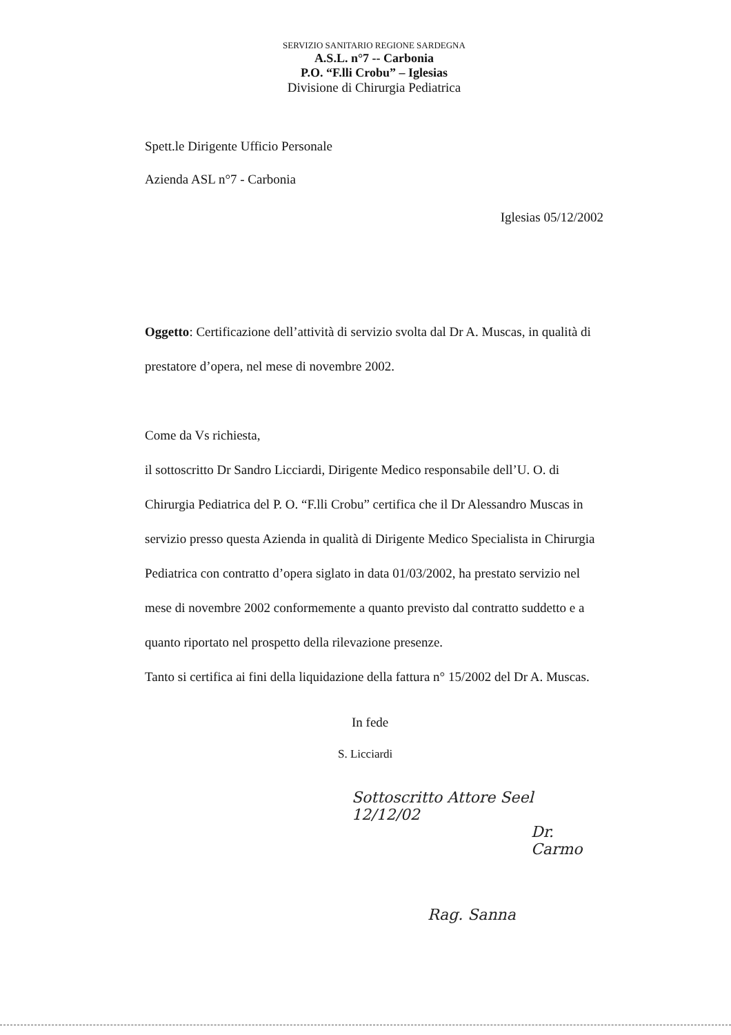SERVIZIO SANITARIO REGIONE SARDEGNA
A.S.L. n°7 -- Carbonia
P.O. “F.lli Crobu” – Iglesias
Divisione di Chirurgia Pediatrica
Spett.le Dirigente Ufficio Personale
Azienda ASL n°7 - Carbonia
Iglesias 05/12/2002
Oggetto: Certificazione dell’attività di servizio svolta dal Dr A. Muscas, in qualità di prestatore d’opera, nel mese di novembre 2002.
Come da Vs richiesta,
il sottoscritto Dr Sandro Licciardi, Dirigente Medico responsabile dell’U. O. di Chirurgia Pediatrica del P. O. “F.lli Crobu” certifica che il Dr Alessandro Muscas in servizio presso questa Azienda in qualità di Dirigente Medico Specialista in Chirurgia Pediatrica con contratto d’opera siglato in data 01/03/2002, ha prestato servizio nel mese di novembre 2002 conformemente a quanto previsto dal contratto suddetto e a quanto riportato nel prospetto della rilevazione presenze.
Tanto si certifica ai fini della liquidazione della fattura n° 15/2002 del Dr A. Muscas.
In fede
S. Licciardi
Sottoscritto Attore Seel 12/12/02
Dr. Carmo
Rag. Sanna